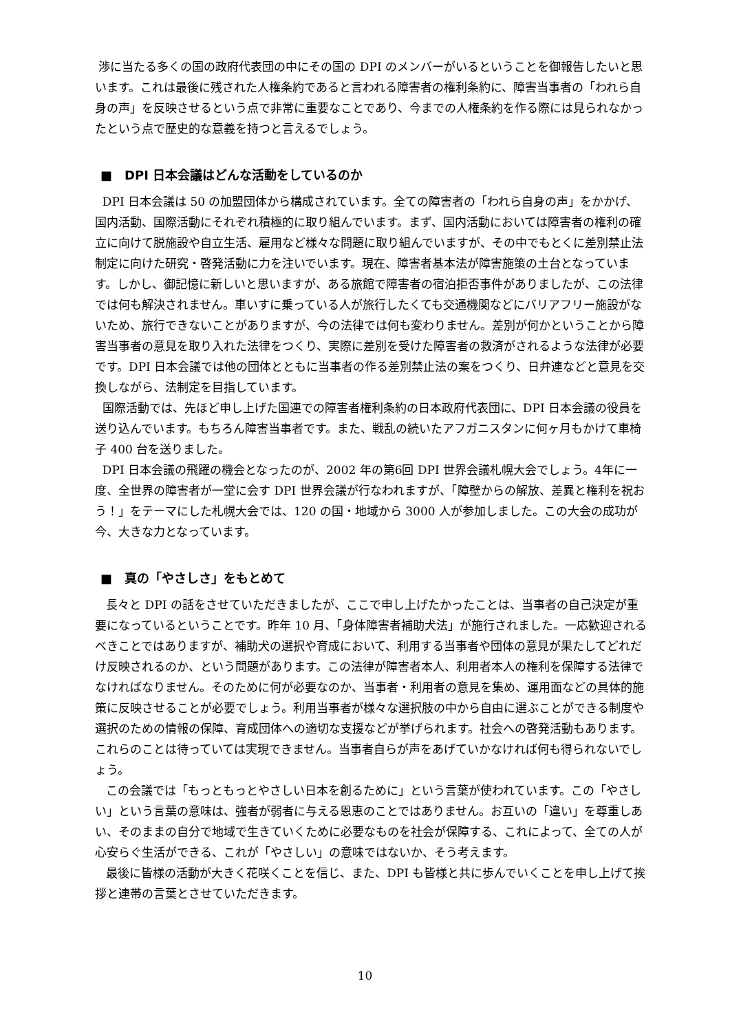渉に当たる多くの国の政府代表団の中にその国の DPI のメンバーがいるということを御報告したいと思います。これは最後に残された人権条約であると言われる障害者の権利条約に、障害当事者の「われら自身の声」を反映させるという点で非常に重要なことであり、今までの人権条約を作る際には見られなかったという点で歴史的な意義を持つと言えるでしょう。
■　DPI 日本会議はどんな活動をしているのか
DPI 日本会議は 50 の加盟団体から構成されています。全ての障害者の「われら自身の声」をかかげ、国内活動、国際活動にそれぞれ積極的に取り組んでいます。まず、国内活動においては障害者の権利の確立に向けて脱施設や自立生活、雇用など様々な問題に取り組んでいますが、その中でもとくに差別禁止法制定に向けた研究・啓発活動に力を注いでいます。現在、障害者基本法が障害施策の土台となっています。しかし、御記憶に新しいと思いますが、ある旅館で障害者の宿泊拒否事件がありましたが、この法律では何も解決されません。車いすに乗っている人が旅行したくても交通機関などにバリアフリー施設がないため、旅行できないことがありますが、今の法律では何も変わりません。差別が何かということから障害当事者の意見を取り入れた法律をつくり、実際に差別を受けた障害者の救済がされるような法律が必要です。DPI 日本会議では他の団体とともに当事者の作る差別禁止法の案をつくり、日弁連などと意見を交換しながら、法制定を目指しています。
国際活動では、先ほど申し上げた国連での障害者権利条約の日本政府代表団に、DPI 日本会議の役員を送り込んでいます。もちろん障害当事者です。また、戦乱の続いたアフガニスタンに何ヶ月もかけて車椅子 400 台を送りました。
DPI 日本会議の飛躍の機会となったのが、2002 年の第6回 DPI 世界会議札幌大会でしょう。4年に一度、全世界の障害者が一堂に会す DPI 世界会議が行なわれますが、「障壁からの解放、差異と権利を祝おう！」をテーマにした札幌大会では、120 の国・地域から 3000 人が参加しました。この大会の成功が今、大きな力となっています。
■　真の「やさしさ」をもとめて
長々と DPI の話をさせていただきましたが、ここで申し上げたかったことは、当事者の自己決定が重要になっているということです。昨年 10 月、「身体障害者補助犬法」が施行されました。一応歓迎されるべきことではありますが、補助犬の選択や育成において、利用する当事者や団体の意見が果たしてどれだけ反映されるのか、という問題があります。この法律が障害者本人、利用者本人の権利を保障する法律でなければなりません。そのために何が必要なのか、当事者・利用者の意見を集め、運用面などの具体的施策に反映させることが必要でしょう。利用当事者が様々な選択肢の中から自由に選ぶことができる制度や選択のための情報の保障、育成団体への適切な支援などが挙げられます。社会への啓発活動もあります。これらのことは待っていては実現できません。当事者自らが声をあげていかなければ何も得られないでしょう。
この会議では「もっともっとやさしい日本を創るために」という言葉が使われています。この「やさしい」という言葉の意味は、強者が弱者に与える恩恵のことではありません。お互いの「違い」を尊重しあい、そのままの自分で地域で生きていくために必要なものを社会が保障する、これによって、全ての人が心安らぐ生活ができる、これが「やさしい」の意味ではないか、そう考えます。
最後に皆様の活動が大きく花咲くことを信じ、また、DPI も皆様と共に歩んでいくことを申し上げて挨拶と連帯の言葉とさせていただきます。
10